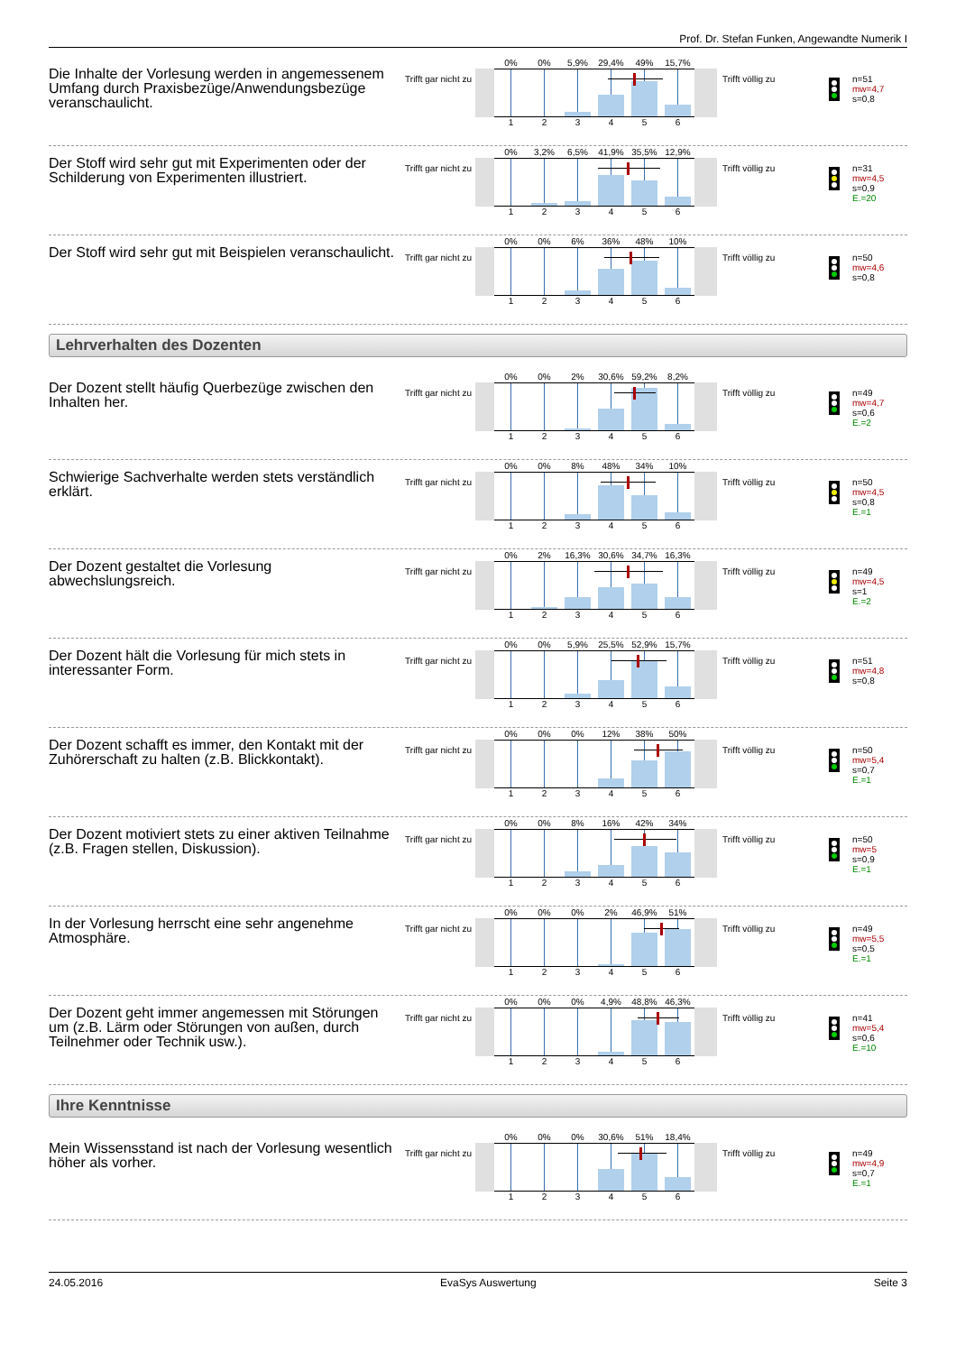Prof. Dr. Stefan Funken, Angewandte Numerik I
Die Inhalte der Vorlesung werden in angemessenem Umfang durch Praxisbezüge/Anwendungsbezüge veranschaulicht.
Trifft gar nicht zu
0% 0% 5,9% 29,4% 49% 15,7%
1 2 3 4 5 6
Trifft völlig zu
n=51
mw=4,7
s=0,8
Der Stoff wird sehr gut mit Experimenten oder der Schilderung von Experimenten illustriert.
Trifft gar nicht zu
0% 3,2% 6,5% 41,9% 35,5% 12,9%
1 2 3 4 5 6
Trifft völlig zu
n=31
mw=4,5
s=0,9
E.=20
Der Stoff wird sehr gut mit Beispielen veranschaulicht.
Trifft gar nicht zu
0% 0% 6% 36% 48% 10%
1 2 3 4 5 6
Trifft völlig zu
n=50
mw=4,6
s=0,8
Lehrverhalten des Dozenten
Der Dozent stellt häufig Querbezüge zwischen den Inhalten her.
Trifft gar nicht zu
0% 0% 2% 30,6% 59,2% 8,2%
1 2 3 4 5 6
Trifft völlig zu
n=49
mw=4,7
s=0,6
E.=2
Schwierige Sachverhalte werden stets verständlich erklärt.
Trifft gar nicht zu
0% 0% 8% 48% 34% 10%
1 2 3 4 5 6
Trifft völlig zu
n=50
mw=4,5
s=0,8
E.=1
Der Dozent gestaltet die Vorlesung abwechslungsreich.
Trifft gar nicht zu
0% 2% 16,3% 30,6% 34,7% 16,3%
1 2 3 4 5 6
Trifft völlig zu
n=49
mw=4,5
s=1
E.=2
Der Dozent hält die Vorlesung für mich stets in interessanter Form.
Trifft gar nicht zu
0% 0% 5,9% 25,5% 52,9% 15,7%
1 2 3 4 5 6
Trifft völlig zu
n=51
mw=4,8
s=0,8
Der Dozent schafft es immer, den Kontakt mit der Zuhörerschaft zu halten (z.B. Blickkontakt).
Trifft gar nicht zu
0% 0% 0% 12% 38% 50%
1 2 3 4 5 6
Trifft völlig zu
n=50
mw=5,4
s=0,7
E.=1
Der Dozent motiviert stets zu einer aktiven Teilnahme (z.B. Fragen stellen, Diskussion).
Trifft gar nicht zu
0% 0% 8% 16% 42% 34%
1 2 3 4 5 6
Trifft völlig zu
n=50
mw=5
s=0,9
E.=1
In der Vorlesung herrscht eine sehr angenehme Atmosphäre.
Trifft gar nicht zu
0% 0% 0% 2% 46,9% 51%
1 2 3 4 5 6
Trifft völlig zu
n=49
mw=5,5
s=0,5
E.=1
Der Dozent geht immer angemessen mit Störungen um (z.B. Lärm oder Störungen von außen, durch Teilnehmer oder Technik usw.).
Trifft gar nicht zu
0% 0% 0% 4,9% 48,8% 46,3%
1 2 3 4 5 6
Trifft völlig zu
n=41
mw=5,4
s=0,6
E.=10
Ihre Kenntnisse
Mein Wissensstand ist nach der Vorlesung wesentlich höher als vorher.
Trifft gar nicht zu
0% 0% 0% 30,6% 51% 18,4%
1 2 3 4 5 6
Trifft völlig zu
n=49
mw=4,9
s=0,7
E.=1
24.05.2016 EvaSys Auswertung Seite 3